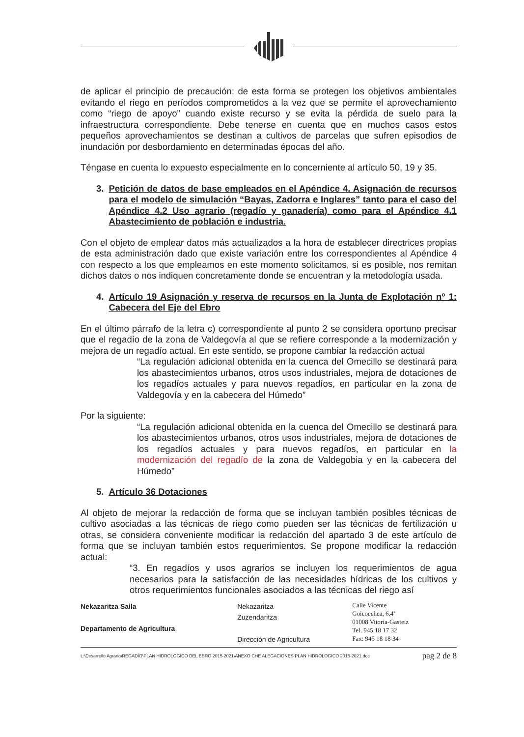de aplicar el principio de precaución; de esta forma se protegen los objetivos ambientales evitando el riego en períodos comprometidos a la vez que se permite el aprovechamiento como “riego de apoyo” cuando existe recurso y se evita la pérdida de suelo para la infraestructura correspondiente. Debe tenerse en cuenta que en muchos casos estos pequeños aprovechamientos se destinan a cultivos de parcelas que sufren episodios de inundación por desbordamiento en determinadas épocas del año.
Téngase en cuenta lo expuesto especialmente en lo concerniente al artículo 50, 19 y 35.
3. Petición de datos de base empleados en el Apéndice 4. Asignación de recursos para el modelo de simulación “Bayas, Zadorra e Inglares” tanto para el caso del Apéndice 4.2 Uso agrario (regadío y ganadería) como para el Apéndice 4.1 Abastecimiento de población e industria.
Con el objeto de emplear datos más actualizados a la hora de establecer directrices propias de esta administración dado que existe variación entre los correspondientes al Apéndice 4 con respecto a los que empleamos en este momento solicitamos, si es posible, nos remitan dichos datos o nos indiquen concretamente donde se encuentran y la metodología usada.
4. Artículo 19 Asignación y reserva de recursos en la Junta de Explotación nº 1: Cabecera del Eje del Ebro
En el último párrafo de la letra c) correspondiente al punto 2 se considera oportuno precisar que el regadío de la zona de Valdegovía al que se refiere corresponde a la modernización y mejora de un regadío actual. En este sentido, se propone cambiar la redacción actual
“La regulación adicional obtenida en la cuenca del Omecillo se destinará para los abastecimientos urbanos, otros usos industriales, mejora de dotaciones de los regadíos actuales y para nuevos regadíos, en particular en la zona de Valdegovía y en la cabecera del Húmedo”
Por la siguiente:
“La regulación adicional obtenida en la cuenca del Omecillo se destinará para los abastecimientos urbanos, otros usos industriales, mejora de dotaciones de los regadíos actuales y para nuevos regadíos, en particular en la modernización del regadío de la zona de Valdegobia y en la cabecera del Húmedo”
5. Artículo 36 Dotaciones
Al objeto de mejorar la redacción de forma que se incluyan también posibles técnicas de cultivo asociadas a las técnicas de riego como pueden ser las técnicas de fertilización u otras, se considera conveniente modificar la redacción del apartado 3 de este artículo de forma que se incluyan también estos requerimientos. Se propone modificar la redacción actual:
“3. En regadíos y usos agrarios se incluyen los requerimientos de agua necesarios para la satisfacción de las necesidades hídricas de los cultivos y otros requerimientos funcionales asociados a las técnicas del riego así
Nekazaritza Saila
Departamento de Agricultura
Nekazaritza
Zuzendaritza
Dirección de Agricultura
Calle Vicente
Goicoechea, 6.4ª
01008 Vitoria-Gasteiz
Tel. 945 18 17 32
Fax: 945 18 18 34
L:\Desarrollo Agrario\REGADÍO\PLAN HIDROLOGICO DEL EBRO 2015-2021\ANEXO CHE ALEGACIONES PLAN HIDROLOGICO 2015-2021.doc pag 2 de 8